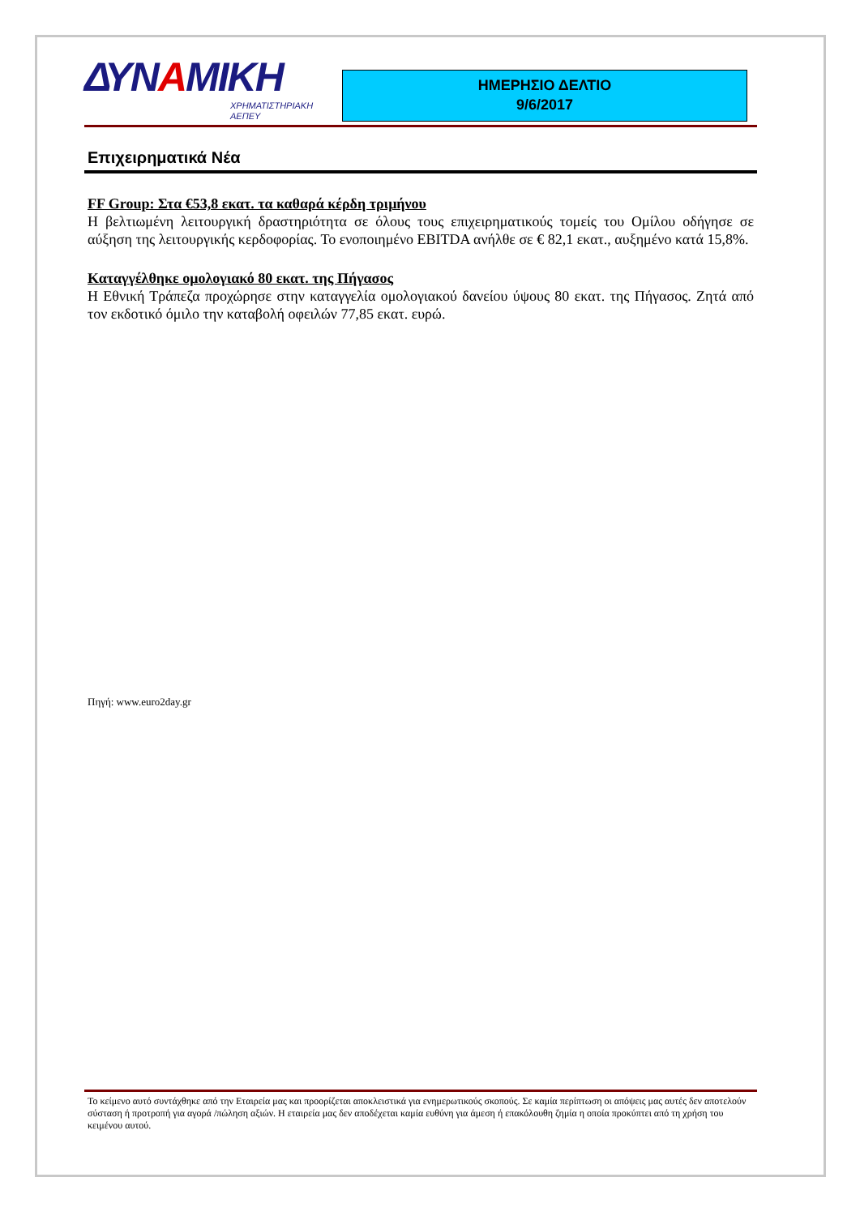ΔΥΝΑΜΙΚΗ
ΧΡΗΜΑΤΙΣΤΗΡΙΑΚΗ
ΑΕΠΕΥ
ΗΜΕΡΗΣΙΟ ΔΕΛΤΙΟ
9/6/2017
Επιχειρηματικά Νέα
FF Group: Στα €53,8 εκατ. τα καθαρά κέρδη τριμήνου
Η βελτιωμένη λειτουργική δραστηριότητα σε όλους τους επιχειρηματικούς τομείς του Ομίλου οδήγησε σε αύξηση της λειτουργικής κερδοφορίας. Το ενοποιημένο EBITDA ανήλθε σε € 82,1 εκατ., αυξημένο κατά 15,8%.
Καταγγέλθηκε ομολογιακό 80 εκατ. της Πήγασος
Η Εθνική Τράπεζα προχώρησε στην καταγγελία ομολογιακού δανείου ύψους 80 εκατ. της Πήγασος. Ζητά από τον εκδοτικό όμιλο την καταβολή οφειλών 77,85 εκατ. ευρώ.
Πηγή: www.euro2day.gr
Το κείμενο αυτό συντάχθηκε από την Εταιρεία μας και προορίζεται αποκλειστικά για ενημερωτικούς σκοπούς. Σε καμία περίπτωση οι απόψεις μας αυτές δεν αποτελούν σύσταση ή προτροπή για αγορά /πώληση αξιών. Η εταιρεία μας δεν αποδέχεται καμία ευθύνη για άμεση ή επακόλουθη ζημία η οποία προκύπτει από τη χρήση του κειμένου αυτού.